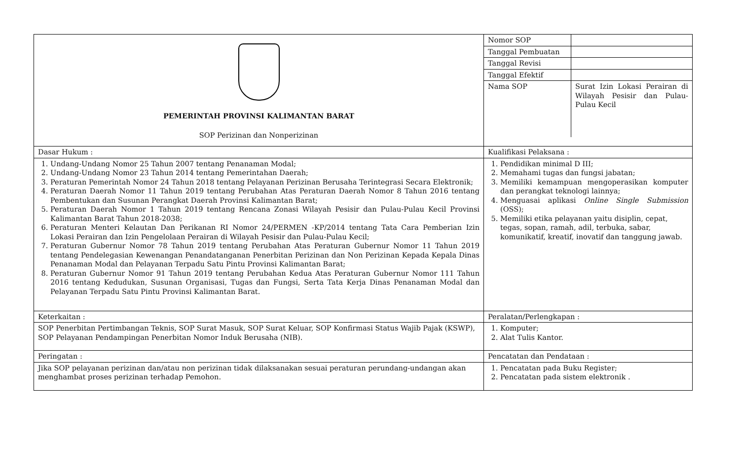| PEMERINTAH PROVINSI KALIMANTAN BARAT SOP Perizinan dan Nonperizinan | / Nomor SOP / / / Tanggal Pembuatan / / / Tanggal Revisi / / / Tanggal Efektif / / / Nama SOP / Surat Izin Lokasi Perairan di Wilayah Pesisir dan Pulau-Pulau Kecil / |
| Dasar Hukum : | Kualifikasi Pelaksana : |
| 1. Undang-Undang Nomor 25 Tahun 2007 tentang Penanaman Modal; 2. Undang-Undang Nomor 23 Tahun 2014 tentang Pemerintahan Daerah; 3. Peraturan Pemerintah Nomor 24 Tahun 2018 tentang Pelayanan Perizinan Berusaha Terintegrasi Secara Elektronik; 4. Peraturan Daerah Nomor 11 Tahun 2019 tentang Perubahan Atas Peraturan Daerah Nomor 8 Tahun 2016 tentang Pembentukan dan Susunan Perangkat Daerah Provinsi Kalimantan Barat; 5. Peraturan Daerah Nomor 1 Tahun 2019 tentang Rencana Zonasi Wilayah Pesisir dan Pulau-Pulau Kecil Provinsi Kalimantan Barat Tahun 2018-2038; 6. Peraturan Menteri Kelautan Dan Perikanan RI Nomor 24/PERMEN -KP/2014 tentang Tata Cara Pemberian Izin Lokasi Perairan dan Izin Pengelolaan Perairan di Wilayah Pesisir dan Pulau-Pulau Kecil; 7. Peraturan Gubernur Nomor 78 Tahun 2019 tentang Perubahan Atas Peraturan Gubernur Nomor 11 Tahun 2019 tentang Pendelegasian Kewenangan Penandatanganan Penerbitan Perizinan dan Non Perizinan Kepada Kepala Dinas Penanaman Modal dan Pelayanan Terpadu Satu Pintu Provinsi Kalimantan Barat; 8. Peraturan Gubernur Nomor 91 Tahun 2019 tentang Perubahan Kedua Atas Peraturan Gubernur Nomor 111 Tahun 2016 tentang Kedudukan, Susunan Organisasi, Tugas dan Fungsi, Serta Tata Kerja Dinas Penanaman Modal dan Pelayanan Terpadu Satu Pintu Provinsi Kalimantan Barat. | 1. Pendidikan minimal D III; 2. Memahami tugas dan fungsi jabatan; 3. Memiliki kemampuan mengoperasikan komputer dan perangkat teknologi lainnya; 4. Menguasai aplikasi Online Single Submission (OSS); 5. Memiliki etika pelayanan yaitu disiplin, cepat, tegas, sopan, ramah, adil, terbuka, sabar, komunikatif, kreatif, inovatif dan tanggung jawab. |
| Keterkaitan : | Peralatan/Perlengkapan : |
| SOP Penerbitan Pertimbangan Teknis, SOP Surat Masuk, SOP Surat Keluar, SOP Konfirmasi Status Wajib Pajak (KSWP), SOP Pelayanan Pendampingan Penerbitan Nomor Induk Berusaha (NIB). | 1. Komputer; 2. Alat Tulis Kantor. |
| Peringatan : | Pencatatan dan Pendataan : |
| Jika SOP pelayanan perizinan dan/atau non perizinan tidak dilaksanakan sesuai peraturan perundang-undangan akan menghambat proses perizinan terhadap Pemohon. | 1. Pencatatan pada Buku Register; 2. Pencatatan pada sistem elektronik . |